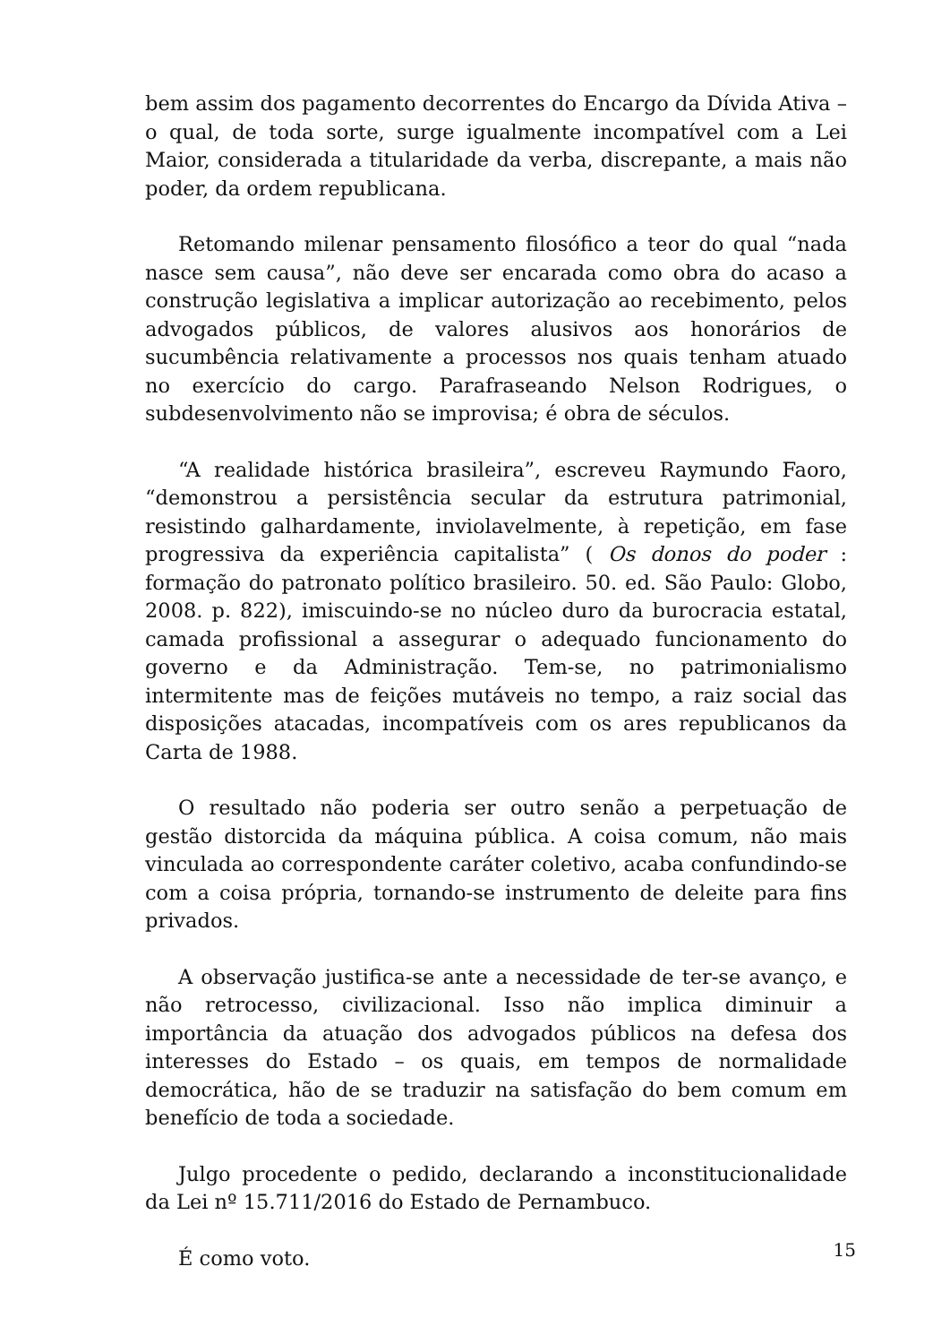bem assim dos pagamento decorrentes do Encargo da Dívida Ativa – o qual, de toda sorte, surge igualmente incompatível com a Lei Maior, considerada a titularidade da verba, discrepante, a mais não poder, da ordem republicana.
Retomando milenar pensamento filosófico a teor do qual “nada nasce sem causa”, não deve ser encarada como obra do acaso a construção legislativa a implicar autorização ao recebimento, pelos advogados públicos, de valores alusivos aos honorários de sucumbência relativamente a processos nos quais tenham atuado no exercício do cargo. Parafraseando Nelson Rodrigues, o subdesenvolvimento não se improvisa; é obra de séculos.
“A realidade histórica brasileira”, escreveu Raymundo Faoro, “demonstrou a persistência secular da estrutura patrimonial, resistindo galhardamente, inviolavelmente, à repetição, em fase progressiva da experiência capitalista” ( Os donos do poder : formação do patronato político brasileiro. 50. ed. São Paulo: Globo, 2008. p. 822), imiscuindo-se no núcleo duro da burocracia estatal, camada profissional a assegurar o adequado funcionamento do governo e da Administração. Tem-se, no patrimonialismo intermitente mas de feições mutáveis no tempo, a raiz social das disposições atacadas, incompatíveis com os ares republicanos da Carta de 1988.
O resultado não poderia ser outro senão a perpetuação de gestão distorcida da máquina pública. A coisa comum, não mais vinculada ao correspondente caráter coletivo, acaba confundindo-se com a coisa própria, tornando-se instrumento de deleite para fins privados.
A observação justifica-se ante a necessidade de ter-se avanço, e não retrocesso, civilizacional. Isso não implica diminuir a importância da atuação dos advogados públicos na defesa dos interesses do Estado – os quais, em tempos de normalidade democrática, hão de se traduzir na satisfação do bem comum em benefício de toda a sociedade.
Julgo procedente o pedido, declarando a inconstitucionalidade da Lei nº 15.711/2016 do Estado de Pernambuco.
É como voto.
15